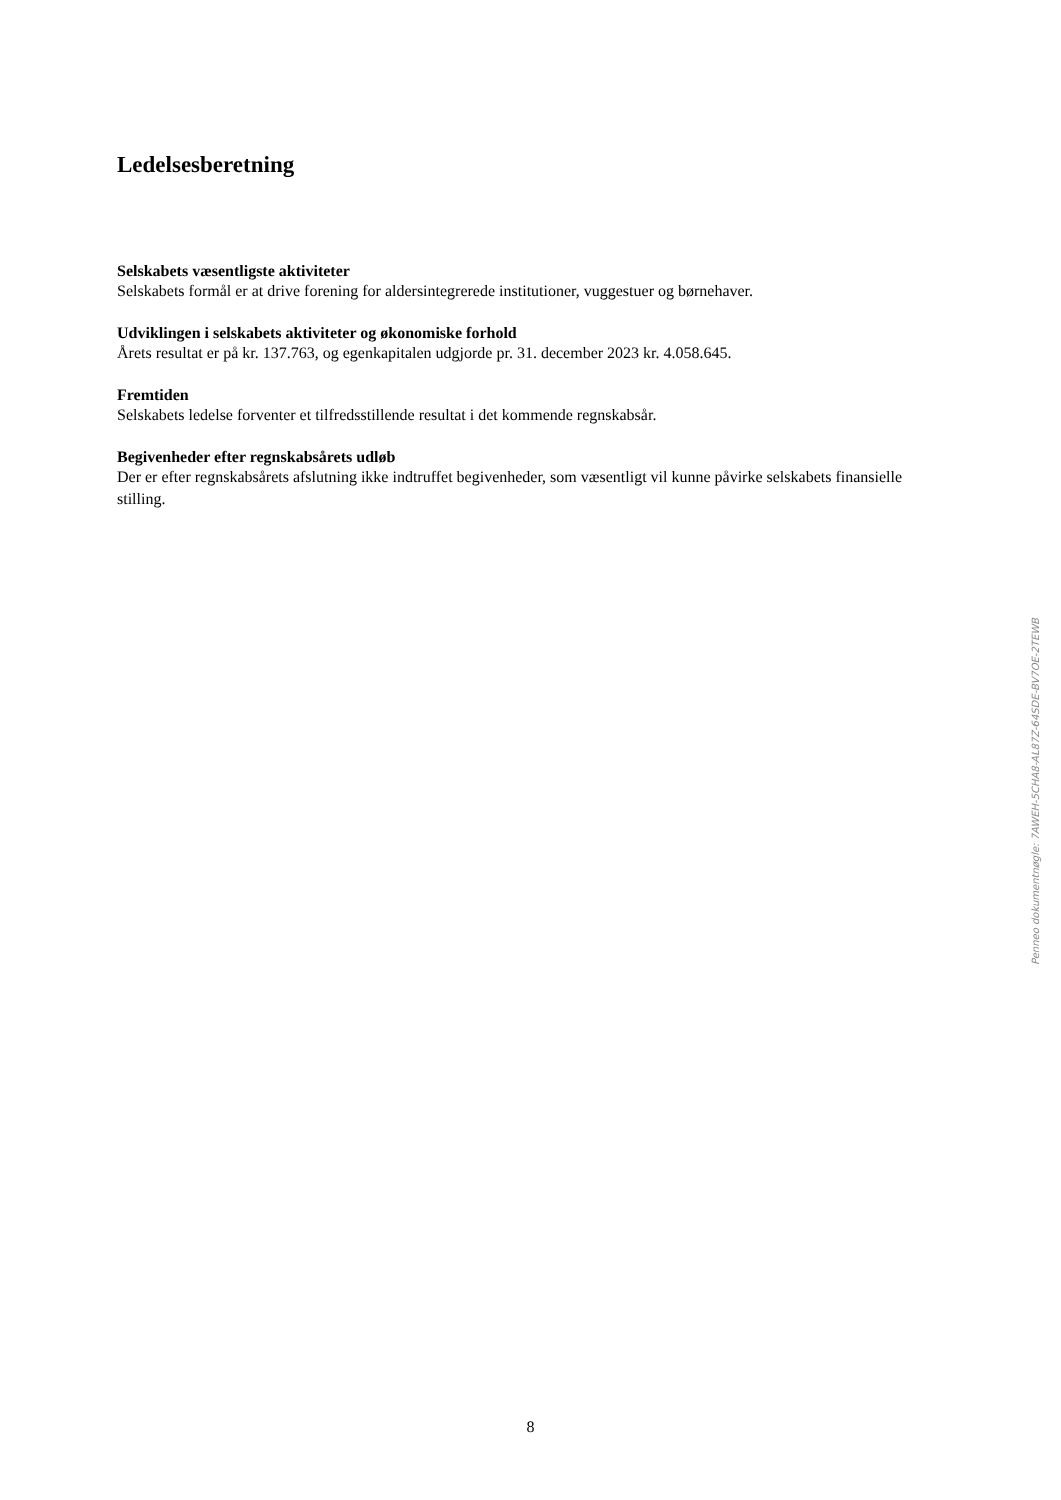Ledelsesberetning
Selskabets væsentligste aktiviteter
Selskabets formål er at drive forening for aldersintegrerede institutioner, vuggestuer og børnehaver.
Udviklingen i selskabets aktiviteter og økonomiske forhold
Årets resultat er på kr. 137.763, og egenkapitalen udgjorde pr. 31. december 2023 kr. 4.058.645.
Fremtiden
Selskabets ledelse forventer et tilfredsstillende resultat i det kommende regnskabsår.
Begivenheder efter regnskabsårets udløb
Der er efter regnskabsårets afslutning ikke indtruffet begivenheder, som væsentligt vil kunne påvirke selskabets finansielle stilling.
Penneo dokumentnøgle: 7AWEH-5CHA8-AL87Z-64SDE-BV7OE-2TEWB
8